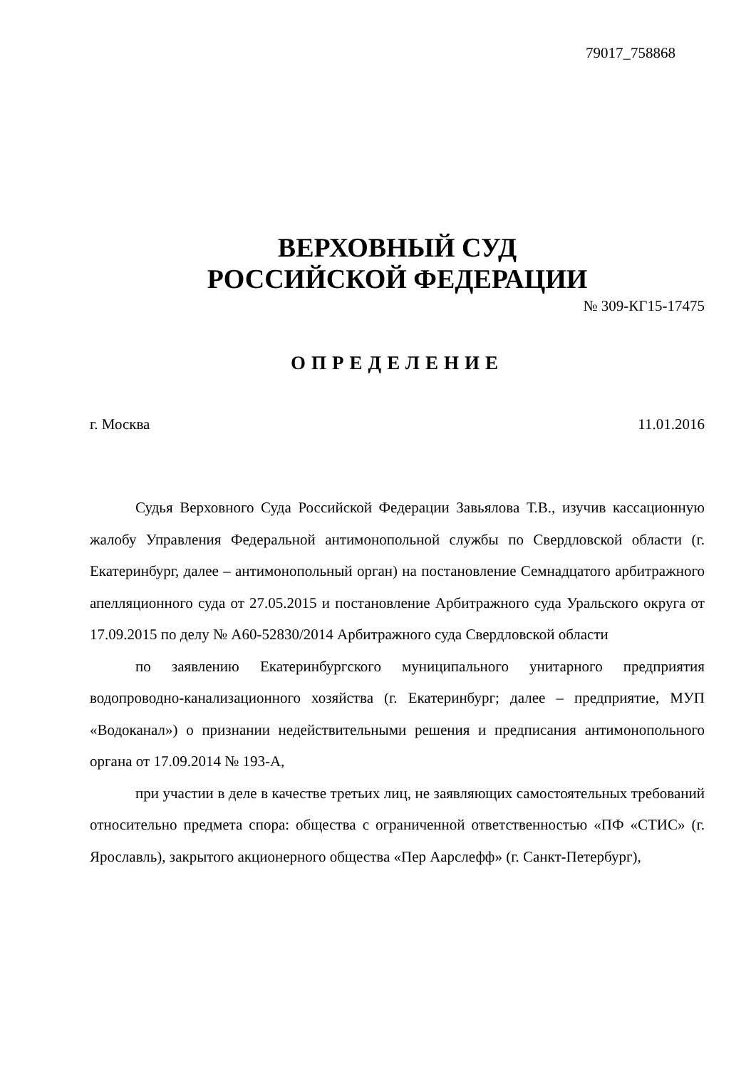79017_758868
ВЕРХОВНЫЙ СУД
РОССИЙСКОЙ ФЕДЕРАЦИИ
№ 309-КГ15-17475
ОПРЕДЕЛЕНИЕ
г. Москва 11.01.2016
Судья Верховного Суда Российской Федерации Завьялова Т.В., изучив кассационную жалобу Управления Федеральной антимонопольной службы по Свердловской области (г. Екатеринбург, далее – антимонопольный орган) на постановление Семнадцатого арбитражного апелляционного суда от 27.05.2015 и постановление Арбитражного суда Уральского округа от 17.09.2015 по делу № А60-52830/2014 Арбитражного суда Свердловской области
по заявлению Екатеринбургского муниципального унитарного предприятия водопроводно-канализационного хозяйства (г. Екатеринбург; далее – предприятие, МУП «Водоканал») о признании недействительными решения и предписания антимонопольного органа от 17.09.2014 № 193-А,
при участии в деле в качестве третьих лиц, не заявляющих самостоятельных требований относительно предмета спора: общества с ограниченной ответственностью «ПФ «СТИС» (г. Ярославль), закрытого акционерного общества «Пер Аарслефф» (г. Санкт-Петербург),